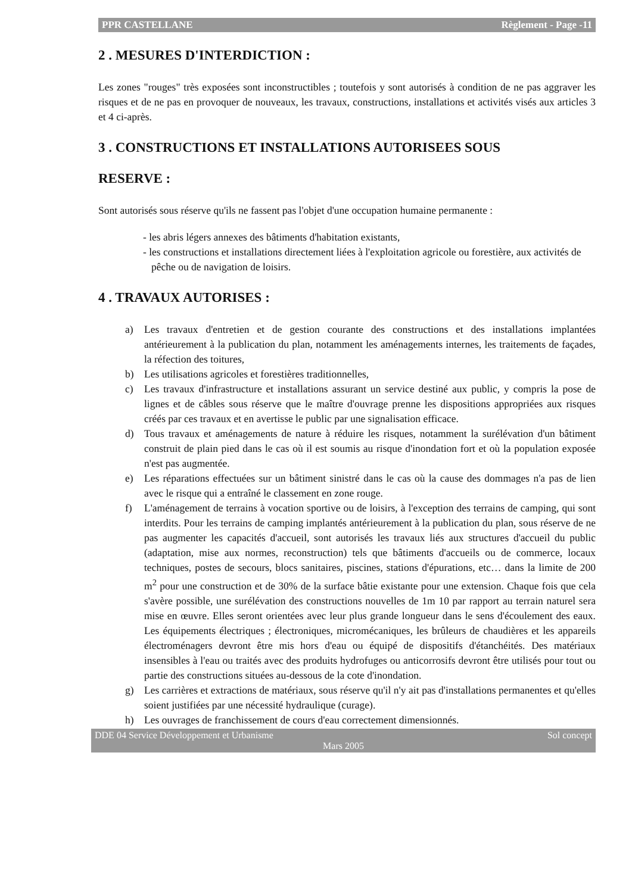PPR CASTELLANE Règlement - Page -11
2 . MESURES D'INTERDICTION :
Les zones "rouges" très exposées sont inconstructibles ; toutefois y sont autorisés à condition de ne pas aggraver les risques et de ne pas en provoquer de nouveaux, les travaux, constructions, installations et activités visés aux articles 3 et 4 ci-après.
3 . CONSTRUCTIONS ET INSTALLATIONS AUTORISEES SOUS
RESERVE :
Sont autorisés sous réserve qu'ils ne fassent pas l'objet d'une occupation humaine permanente :
- les abris légers annexes des bâtiments d'habitation existants,
- les constructions et installations directement liées à l'exploitation agricole ou forestière, aux activités de pêche ou de navigation de loisirs.
4 . TRAVAUX AUTORISES :
a) Les travaux d'entretien et de gestion courante des constructions et des installations implantées antérieurement à la publication du plan, notamment les aménagements internes, les traitements de façades, la réfection des toitures,
b) Les utilisations agricoles et forestières traditionnelles,
c) Les travaux d'infrastructure et installations assurant un service destiné aux public, y compris la pose de lignes et de câbles sous réserve que le maître d'ouvrage prenne les dispositions appropriées aux risques créés par ces travaux et en avertisse le public par une signalisation efficace.
d) Tous travaux et aménagements de nature à réduire les risques, notamment la surélévation d'un bâtiment construit de plain pied dans le cas où il est soumis au risque d'inondation fort et où la population exposée n'est pas augmentée.
e) Les réparations effectuées sur un bâtiment sinistré dans le cas où la cause des dommages n'a pas de lien avec le risque qui a entraîné le classement en zone rouge.
f) L'aménagement de terrains à vocation sportive ou de loisirs, à l'exception des terrains de camping, qui sont interdits. Pour les terrains de camping implantés antérieurement à la publication du plan, sous réserve de ne pas augmenter les capacités d'accueil, sont autorisés les travaux liés aux structures d'accueil du public (adaptation, mise aux normes, reconstruction) tels que bâtiments d'accueils ou de commerce, locaux techniques, postes de secours, blocs sanitaires, piscines, stations d'épurations, etc… dans la limite de 200 m<sup>2</sup> pour une construction et de 30% de la surface bâtie existante pour une extension. Chaque fois que cela s'avère possible, une surélévation des constructions nouvelles de 1m 10 par rapport au terrain naturel sera mise en œuvre. Elles seront orientées avec leur plus grande longueur dans le sens d'écoulement des eaux. Les équipements électriques ; électroniques, micromécaniques, les brûleurs de chaudières et les appareils électroménagers devront être mis hors d'eau ou équipé de dispositifs d'étanchéités. Des matériaux insensibles à l'eau ou traités avec des produits hydrofuges ou anticorrosifs devront être utilisés pour tout ou partie des constructions situées au-dessous de la cote d'inondation.
g) Les carrières et extractions de matériaux, sous réserve qu'il n'y ait pas d'installations permanentes et qu'elles soient justifiées par une nécessité hydraulique (curage).
h) Les ouvrages de franchissement de cours d'eau correctement dimensionnés.
DDE 04 Service Développement et Urbanisme Sol concept
Mars 2005